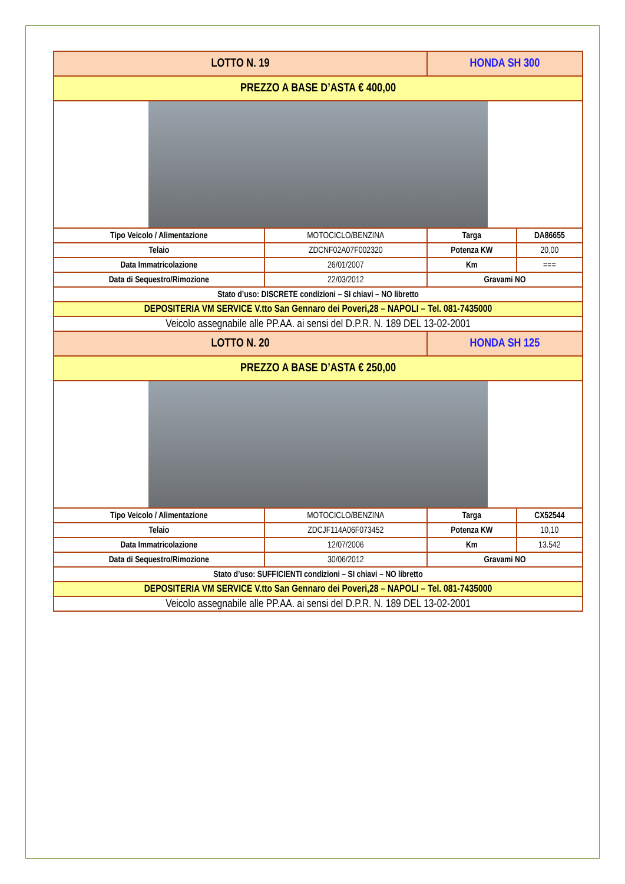| LOTTO N. 19 | | HONDA SH 300 | |
| PREZZO A BASE D’ASTA € 400,00 | | | |
| Tipo Veicolo / Alimentazione | MOTOCICLO/BENZINA | Targa | DA86655 |
| Telaio | ZDCNF02A07F002320 | Potenza KW | 20,00 |
| Data Immatricolazione | 26/01/2007 | Km | === |
| Data di Sequestro/Rimozione | 22/03/2012 | Gravami NO | |
| Stato d’uso: DISCRETE condizioni – SI chiavi – NO libretto | | | |
| DEPOSITERIA VM SERVICE V.tto San Gennaro dei Poveri,28 – NAPOLI – Tel. 081-7435000 | | | |
| Veicolo assegnabile alle PP.AA. ai sensi del D.P.R. N. 189 DEL 13-02-2001 | | | |
| LOTTO N. 20 | | HONDA SH 125 | |
| PREZZO A BASE D’ASTA € 250,00 | | | |
| Tipo Veicolo / Alimentazione | MOTOCICLO/BENZINA | Targa | CX52544 |
| Telaio | ZDCJF114A06F073452 | Potenza KW | 10,10 |
| Data Immatricolazione | 12/07/2006 | Km | 13.542 |
| Data di Sequestro/Rimozione | 30/06/2012 | Gravami NO | |
| Stato d’uso: SUFFICIENTI condizioni – SI chiavi – NO libretto | | | |
| DEPOSITERIA VM SERVICE V.tto San Gennaro dei Poveri,28 – NAPOLI – Tel. 081-7435000 | | | |
| Veicolo assegnabile alle PP.AA. ai sensi del D.P.R. N. 189 DEL 13-02-2001 | | | |